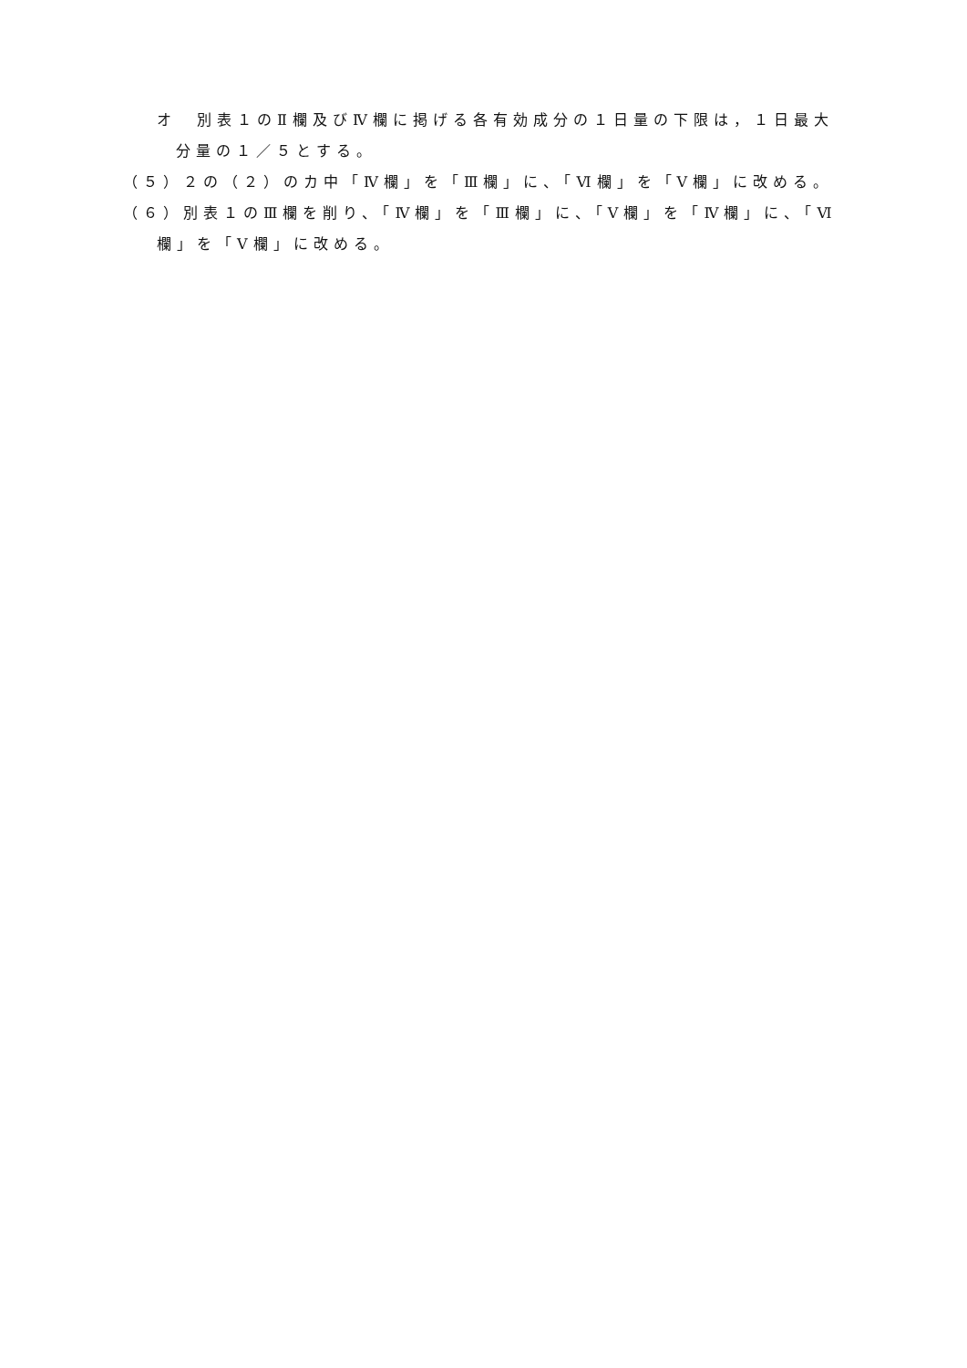オ　別表１のⅡ欄及びⅣ欄に掲げる各有効成分の１日量の下限は，１日最大
分量の１／５とする。
（５）２の（２）のカ中「Ⅳ欄」を「Ⅲ欄」に、「Ⅵ欄」を「Ⅴ欄」に改める。
（６）別表１のⅢ欄を削り、「Ⅳ欄」を「Ⅲ欄」に、「Ⅴ欄」を「Ⅳ欄」に、「Ⅵ
欄」を「Ⅴ欄」に改める。